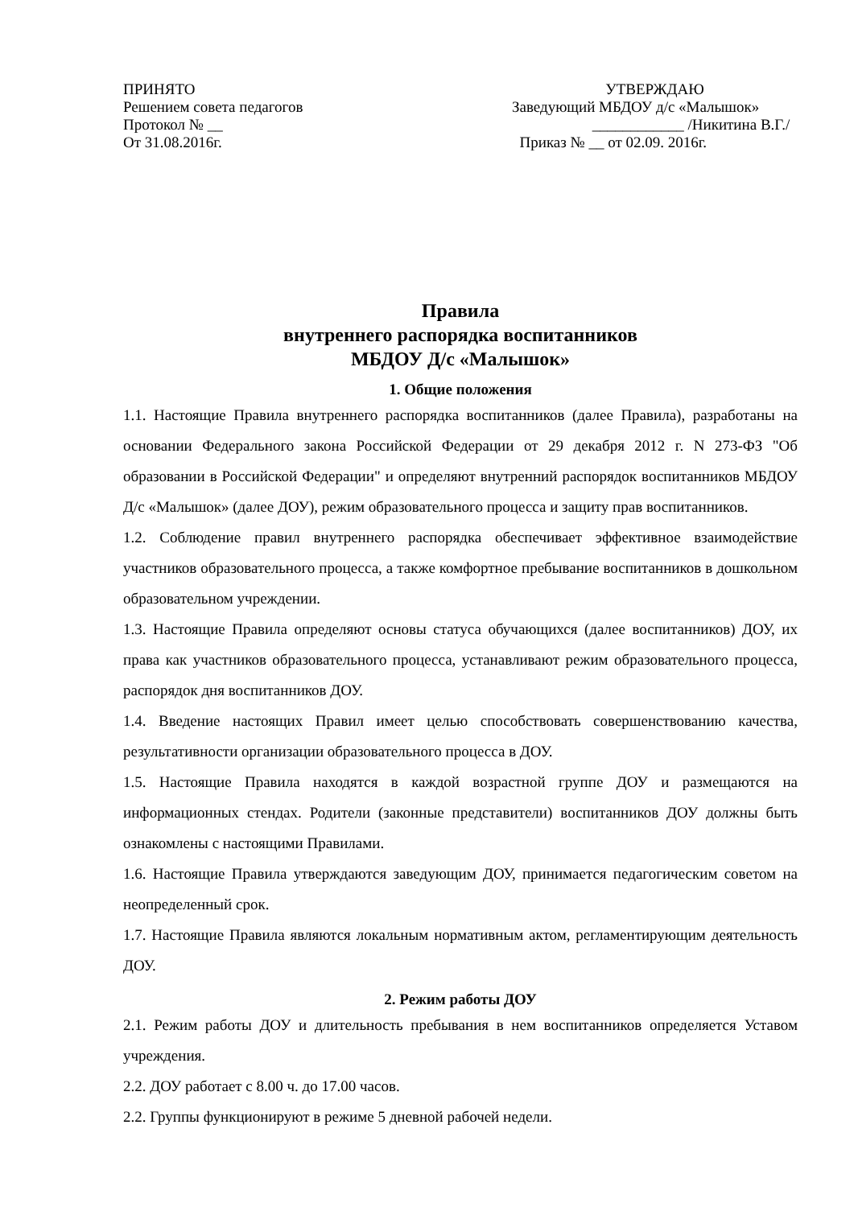ПРИНЯТО
Решением совета педагогов
Протокол № __
От 31.08.2016г.
УТВЕРЖДАЮ
Заведующий МБДОУ д/с «Малышок»
____________ /Никитина В.Г./
Приказ № __ от 02.09. 2016г.
Правила
внутреннего распорядка воспитанников
МБДОУ Д/с «Малышок»
1. Общие положения
1.1. Настоящие Правила внутреннего распорядка воспитанников (далее Правила), разработаны на основании Федерального закона Российской Федерации от 29 декабря 2012 г. N 273-ФЗ "Об образовании в Российской Федерации" и определяют внутренний распорядок воспитанников МБДОУ Д/с «Малышок» (далее ДОУ), режим образовательного процесса и защиту прав воспитанников.
1.2. Соблюдение правил внутреннего распорядка обеспечивает эффективное взаимодействие участников образовательного процесса, а также комфортное пребывание воспитанников в дошкольном образовательном учреждении.
1.3. Настоящие Правила определяют основы статуса обучающихся (далее воспитанников) ДОУ, их права как участников образовательного процесса, устанавливают режим образовательного процесса, распорядок дня воспитанников ДОУ.
1.4. Введение настоящих Правил имеет целью способствовать совершенствованию качества, результативности организации образовательного процесса в ДОУ.
1.5. Настоящие Правила находятся в каждой возрастной группе ДОУ и размещаются на информационных стендах. Родители (законные представители) воспитанников ДОУ должны быть ознакомлены с настоящими Правилами.
1.6. Настоящие Правила утверждаются заведующим ДОУ, принимается педагогическим советом на неопределенный срок.
1.7. Настоящие Правила являются локальным нормативным актом, регламентирующим деятельность ДОУ.
2. Режим работы ДОУ
2.1. Режим работы ДОУ и длительность пребывания в нем воспитанников определяется Уставом учреждения.
2.2. ДОУ работает с 8.00 ч. до 17.00 часов.
2.2. Группы функционируют в режиме 5 дневной рабочей недели.